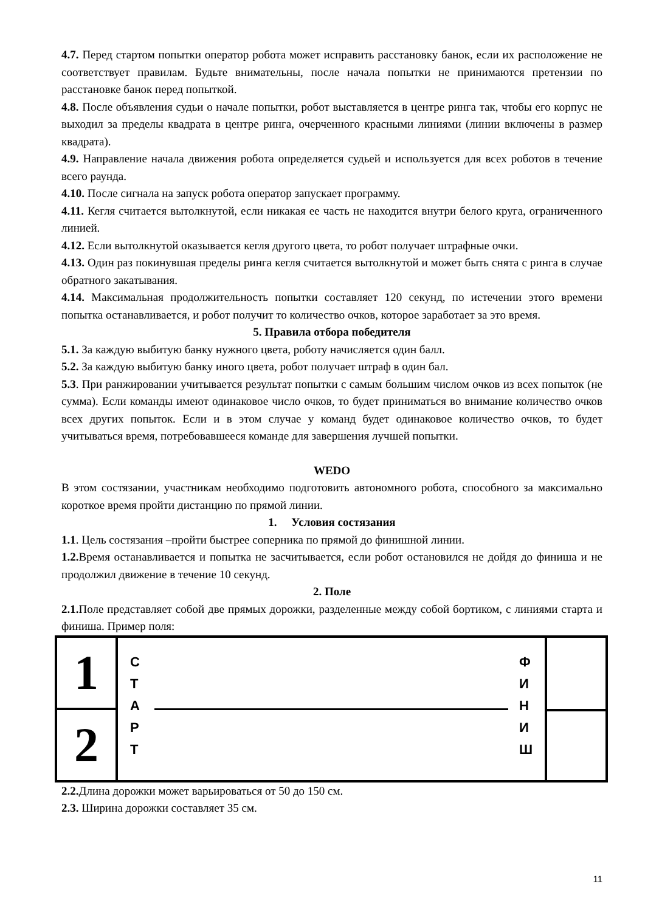4.7. Перед стартом попытки оператор робота может исправить расстановку банок, если их расположение не соответствует правилам. Будьте внимательны, после начала попытки не принимаются претензии по расстановке банок перед попыткой.
4.8. После объявления судьи о начале попытки, робот выставляется в центре ринга так, чтобы его корпус не выходил за пределы квадрата в центре ринга, очерченного красными линиями (линии включены в размер квадрата).
4.9. Направление начала движения робота определяется судьей и используется для всех роботов в течение всего раунда.
4.10. После сигнала на запуск робота оператор запускает программу.
4.11. Кегля считается вытолкнутой, если никакая ее часть не находится внутри белого круга, ограниченного линией.
4.12. Если вытолкнутой оказывается кегля другого цвета, то робот получает штрафные очки.
4.13. Один раз покинувшая пределы ринга кегля считается вытолкнутой и может быть снята с ринга в случае обратного закатывания.
4.14. Максимальная продолжительность попытки составляет 120 секунд, по истечении этого времени попытка останавливается, и робот получит то количество очков, которое заработает за это время.
5. Правила отбора победителя
5.1. За каждую выбитую банку нужного цвета, роботу начисляется один балл.
5.2. За каждую выбитую банку иного цвета, робот получает штраф в один бал.
5.3. При ранжировании учитывается результат попытки с самым большим числом очков из всех попыток (не сумма). Если команды имеют одинаковое число очков, то будет приниматься во внимание количество очков всех других попыток. Если и в этом случае у команд будет одинаковое количество очков, то будет учитываться время, потребовавшееся команде для завершения лучшей попытки.
WEDO
В этом состязании, участникам необходимо подготовить автономного робота, способного за максимально короткое время пройти дистанцию по прямой линии.
1. Условия состязания
1.1. Цель состязания –пройти быстрее соперника по прямой до финишной линии.
1.2. Время останавливается и попытка не засчитывается, если робот остановился не дойдя до финиша и не продолжил движение в течение 10 секунд.
2. Поле
2.1. Поле представляет собой две прямых дорожки, разделенные между собой бортиком, с линиями старта и финиша. Пример поля:
1
2
С
Т
А
Р
Т
Ф
И
Н
И
Ш
2.2. Длина дорожки может варьироваться от 50 до 150 см.
2.3. Ширина дорожки составляет 35 см.
11